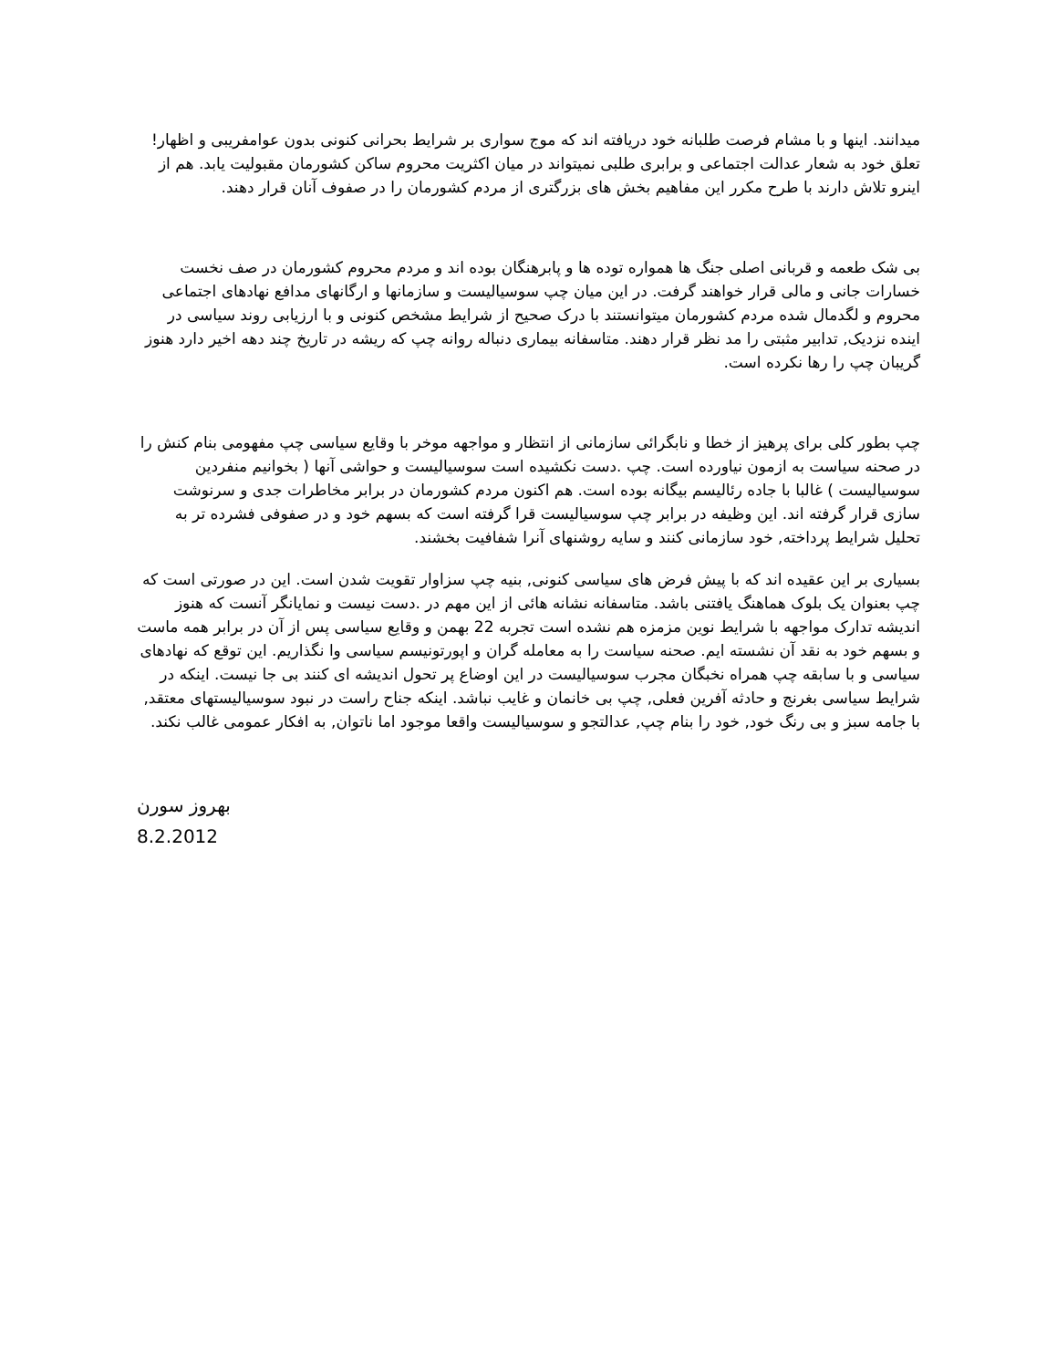میدانند. اینها و با مشام فرصت طلبانه خود دریافته اند که موج سواری بر شرایط بحرانی کنونی بدون عوامفریبی و اظهار! تعلق خود به شعار عدالت اجتماعی و برابری طلبی نمیتواند در میان اکثریت محروم ساکن کشورمان مقبولیت یابد. هم از اینرو تلاش دارند با طرح مکرر این مفاهیم بخش های بزرگتری از مردم کشورمان را در صفوف آنان قرار دهند.
بی شک طعمه و قربانی اصلی جنگ ها همواره توده ها و پابرهنگان بوده اند و مردم محروم کشورمان در صف نخست خسارات جانی و مالی قرار خواهند گرفت. در این میان چپ سوسیالیست و سازمانها و ارگانهای مدافع نهادهای اجتماعی محروم و لگدمال شده مردم کشورمان میتوانستند با درک صحیح از شرایط مشخص کنونی و با ارزیابی روند سیاسی در اینده نزدیک, تدابیر مثبتی را مد نظر قرار دهند. متاسفانه بیماری دنباله روانه چپ که ریشه در تاریخ چند دهه اخیر دارد هنوز گریبان چپ را رها نکرده است.
چپ بطور کلی برای پرهیز از خطا و نابگرائی سازمانی از انتظار و مواجهه موخر با وقایع سیاسی چپ مفهومی بنام کنش را در صحنه سیاست به ازمون نیاورده است. چپ .دست نکشیده است سوسیالیست و حواشی آنها ( بخوانیم منفردین سوسیالیست ) غالبا با جاده رئالیسم بیگانه بوده است. هم اکنون مردم کشورمان در برابر مخاطرات جدی و سرنوشت سازی قرار گرفته اند. این وظیفه در برابر چپ سوسیالیست قرا گرفته است که بسهم خود و در صفوفی فشرده تر به تحلیل شرایط پرداخته, خود سازمانی کنند و سایه روشنهای آنرا شفافیت بخشند.
بسیاری بر این عقیده اند که با پیش فرض های سیاسی کنونی, بنیه چپ سزاوار تقویت شدن است. این در صورتی است که چپ بعنوان یک بلوک هماهنگ یافتنی باشد. متاسفانه نشانه هائی از این مهم در .دست نیست و نمایانگر آنست که هنوز اندیشه تدارک مواجهه با شرایط نوین مزمزه هم نشده است تجربه 22 بهمن و وقایع سیاسی پس از آن در برابر همه ماست و بسهم خود به نقد آن نشسته ایم. صحنه سیاست را به معامله گران و اپورتونیسم سیاسی وا نگذاریم. این توقع که نهادهای سیاسی و با سابقه چپ همراه نخبگان مجرب سوسیالیست در این اوضاع پر تحول اندیشه ای کنند بی جا نیست. اینکه در شرایط سیاسی بغرنج و حادثه آفرین فعلی, چپ بی خانمان و غایب نباشد. اینکه جناح راست در نبود سوسیالیستهای معتقد, با جامه سبز و بی رنگ خود, خود را بنام چپ, عدالتجو و سوسیالیست واقعا موجود اما ناتوان, به افکار عمومی غالب نکند.
بهروز سورن
8.2.2012